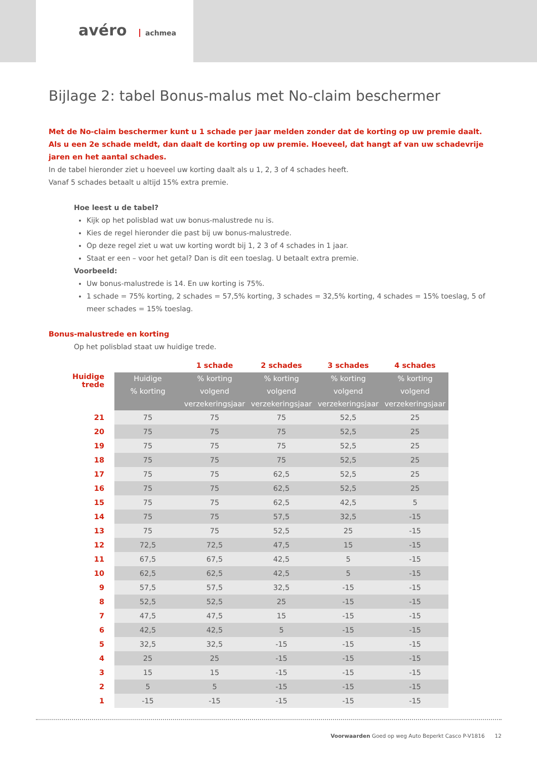avéro achmea
Bijlage 2: tabel Bonus-malus met No-claim beschermer
Met de No-claim beschermer kunt u 1 schade per jaar melden zonder dat de korting op uw premie daalt.
Als u een 2e schade meldt, dan daalt de korting op uw premie. Hoeveel, dat hangt af van uw schadevrije jaren en het aantal schades.
In de tabel hieronder ziet u hoeveel uw korting daalt als u 1, 2, 3 of 4 schades heeft.
Vanaf 5 schades betaalt u altijd 15% extra premie.
Hoe leest u de tabel?
Kijk op het polisblad wat uw bonus-malustrede nu is.
Kies de regel hieronder die past bij uw bonus-malustrede.
Op deze regel ziet u wat uw korting wordt bij 1, 2 3 of 4 schades in 1 jaar.
Staat er een – voor het getal? Dan is dit een toeslag. U betaalt extra premie.
Voorbeeld:
Uw bonus-malustrede is 14. En uw korting is 75%.
1 schade = 75% korting, 2 schades = 57,5% korting, 3 schades = 32,5% korting, 4 schades = 15% toeslag, 5 of meer schades = 15% toeslag.
Bonus-malustrede en korting
Op het polisblad staat uw huidige trede.
| | | 1 schade | 2 schades | 3 schades | 4 schades |
| Huidige trede | Huidige % korting | % korting volgend verzekeringsjaar | % korting volgend verzekeringsjaar | % korting volgend verzekeringsjaar | % korting volgend verzekeringsjaar |
| 21 | 75 | 75 | 75 | 52,5 | 25 |
| 20 | 75 | 75 | 75 | 52,5 | 25 |
| 19 | 75 | 75 | 75 | 52,5 | 25 |
| 18 | 75 | 75 | 75 | 52,5 | 25 |
| 17 | 75 | 75 | 62,5 | 52,5 | 25 |
| 16 | 75 | 75 | 62,5 | 52,5 | 25 |
| 15 | 75 | 75 | 62,5 | 42,5 | 5 |
| 14 | 75 | 75 | 57,5 | 32,5 | -15 |
| 13 | 75 | 75 | 52,5 | 25 | -15 |
| 12 | 72,5 | 72,5 | 47,5 | 15 | -15 |
| 11 | 67,5 | 67,5 | 42,5 | 5 | -15 |
| 10 | 62,5 | 62,5 | 42,5 | 5 | -15 |
| 9 | 57,5 | 57,5 | 32,5 | -15 | -15 |
| 8 | 52,5 | 52,5 | 25 | -15 | -15 |
| 7 | 47,5 | 47,5 | 15 | -15 | -15 |
| 6 | 42,5 | 42,5 | 5 | -15 | -15 |
| 5 | 32,5 | 32,5 | -15 | -15 | -15 |
| 4 | 25 | 25 | -15 | -15 | -15 |
| 3 | 15 | 15 | -15 | -15 | -15 |
| 2 | 5 | 5 | -15 | -15 | -15 |
| 1 | -15 | -15 | -15 | -15 | -15 |
Voorwaarden Goed op weg Auto Beperkt Casco P-V1816 12